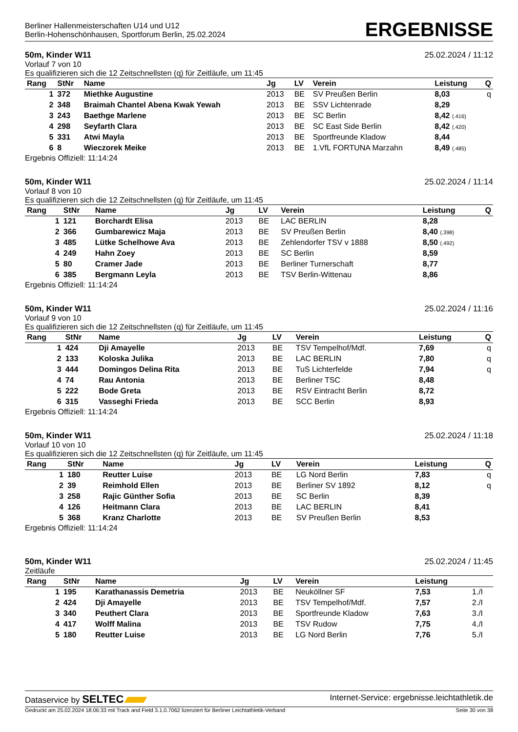Berliner Hallenmeisterschaften U14 und U12
Berlin-Hohenschönhausen, Sportforum Berlin, 25.02.2024
ERGEBNISSE
50m, Kinder W11 25.02.2024 / 11:12
Vorlauf 7 von 10
Es qualifizieren sich die 12 Zeitschnellsten (q) für Zeitläufe, um 11:45
| Rang | StNr | Name | Jg | LV | Verein | Leistung | Q |
| --- | --- | --- | --- | --- | --- | --- | --- |
| 1 | 372 | Miethke Augustine | 2013 | BE | SV Preußen Berlin | 8,03 | q |
| 2 | 348 | Braimah Chantel Abena Kwak Yewah | 2013 | BE | SSV Lichtenrade | 8,29 | |
| 3 | 243 | Baethge Marlene | 2013 | BE | SC Berlin | 8,42 (.416) | |
| 4 | 298 | Seyfarth Clara | 2013 | BE | SC East Side Berlin | 8,42 (.420) | |
| 5 | 331 | Atwi Mayla | 2013 | BE | Sportfreunde Kladow | 8,44 | |
| 6 | 8 | Wieczorek Meike | 2013 | BE | 1.VfL FORTUNA Marzahn | 8,49 (.485) | |
Ergebnis Offiziell: 11:14:24
50m, Kinder W11 25.02.2024 / 11:14
Vorlauf 8 von 10
Es qualifizieren sich die 12 Zeitschnellsten (q) für Zeitläufe, um 11:45
| Rang | StNr | Name | Jg | LV | Verein | Leistung | Q |
| --- | --- | --- | --- | --- | --- | --- | --- |
| 1 | 121 | Borchardt Elisa | 2013 | BE | LAC BERLIN | 8,28 | |
| 2 | 366 | Gumbarewicz Maja | 2013 | BE | SV Preußen Berlin | 8,40 (.398) | |
| 3 | 485 | Lütke Schelhowe Ava | 2013 | BE | Zehlendorfer TSV v 1888 | 8,50 (.492) | |
| 4 | 249 | Hahn Zoey | 2013 | BE | SC Berlin | 8,59 | |
| 5 | 80 | Cramer Jade | 2013 | BE | Berliner Turnerschaft | 8,77 | |
| 6 | 385 | Bergmann Leyla | 2013 | BE | TSV Berlin-Wittenau | 8,86 | |
Ergebnis Offiziell: 11:14:24
50m, Kinder W11 25.02.2024 / 11:16
Vorlauf 9 von 10
Es qualifizieren sich die 12 Zeitschnellsten (q) für Zeitläufe, um 11:45
| Rang | StNr | Name | Jg | LV | Verein | Leistung | Q |
| --- | --- | --- | --- | --- | --- | --- | --- |
| 1 | 424 | Dji Amayelle | 2013 | BE | TSV Tempelhof/Mdf. | 7,69 | q |
| 2 | 133 | Koloska Julika | 2013 | BE | LAC BERLIN | 7,80 | q |
| 3 | 444 | Domingos Delina Rita | 2013 | BE | TuS Lichterfelde | 7,94 | q |
| 4 | 74 | Rau Antonia | 2013 | BE | Berliner TSC | 8,48 | |
| 5 | 222 | Bode Greta | 2013 | BE | RSV Eintracht Berlin | 8,72 | |
| 6 | 315 | Vasseghi Frieda | 2013 | BE | SCC Berlin | 8,93 | |
Ergebnis Offiziell: 11:14:24
50m, Kinder W11 25.02.2024 / 11:18
Vorlauf 10 von 10
Es qualifizieren sich die 12 Zeitschnellsten (q) für Zeitläufe, um 11:45
| Rang | StNr | Name | Jg | LV | Verein | Leistung | Q |
| --- | --- | --- | --- | --- | --- | --- | --- |
| 1 | 180 | Reutter Luise | 2013 | BE | LG Nord Berlin | 7,83 | q |
| 2 | 39 | Reimhold Ellen | 2013 | BE | Berliner SV 1892 | 8,12 | q |
| 3 | 258 | Rajic Günther Sofia | 2013 | BE | SC Berlin | 8,39 | |
| 4 | 126 | Heitmann Clara | 2013 | BE | LAC BERLIN | 8,41 | |
| 5 | 368 | Kranz Charlotte | 2013 | BE | SV Preußen Berlin | 8,53 | |
Ergebnis Offiziell: 11:14:24
50m, Kinder W11 25.02.2024 / 11:45
Zeitläufe
| Rang | StNr | Name | Jg | LV | Verein | Leistung | |
| --- | --- | --- | --- | --- | --- | --- | --- |
| 1 | 195 | Karathanassis Demetria | 2013 | BE | Neuköllner SF | 7,53 | 1./I |
| 2 | 424 | Dji Amayelle | 2013 | BE | TSV Tempelhof/Mdf. | 7,57 | 2./I |
| 3 | 340 | Peuthert Clara | 2013 | BE | Sportfreunde Kladow | 7,63 | 3./I |
| 4 | 417 | Wolff Malina | 2013 | BE | TSV Rudow | 7,75 | 4./I |
| 5 | 180 | Reutter Luise | 2013 | BE | LG Nord Berlin | 7,76 | 5./I |
Dataservice by SELTEC Internet-Service: ergebnisse.leichtathletik.de
Gedruckt am 25.02.2024 18:06:33 mit Track and Field 3.1.0.7062 lizenziert für Berliner Leichtathletik-Verband Seite 30 von 38